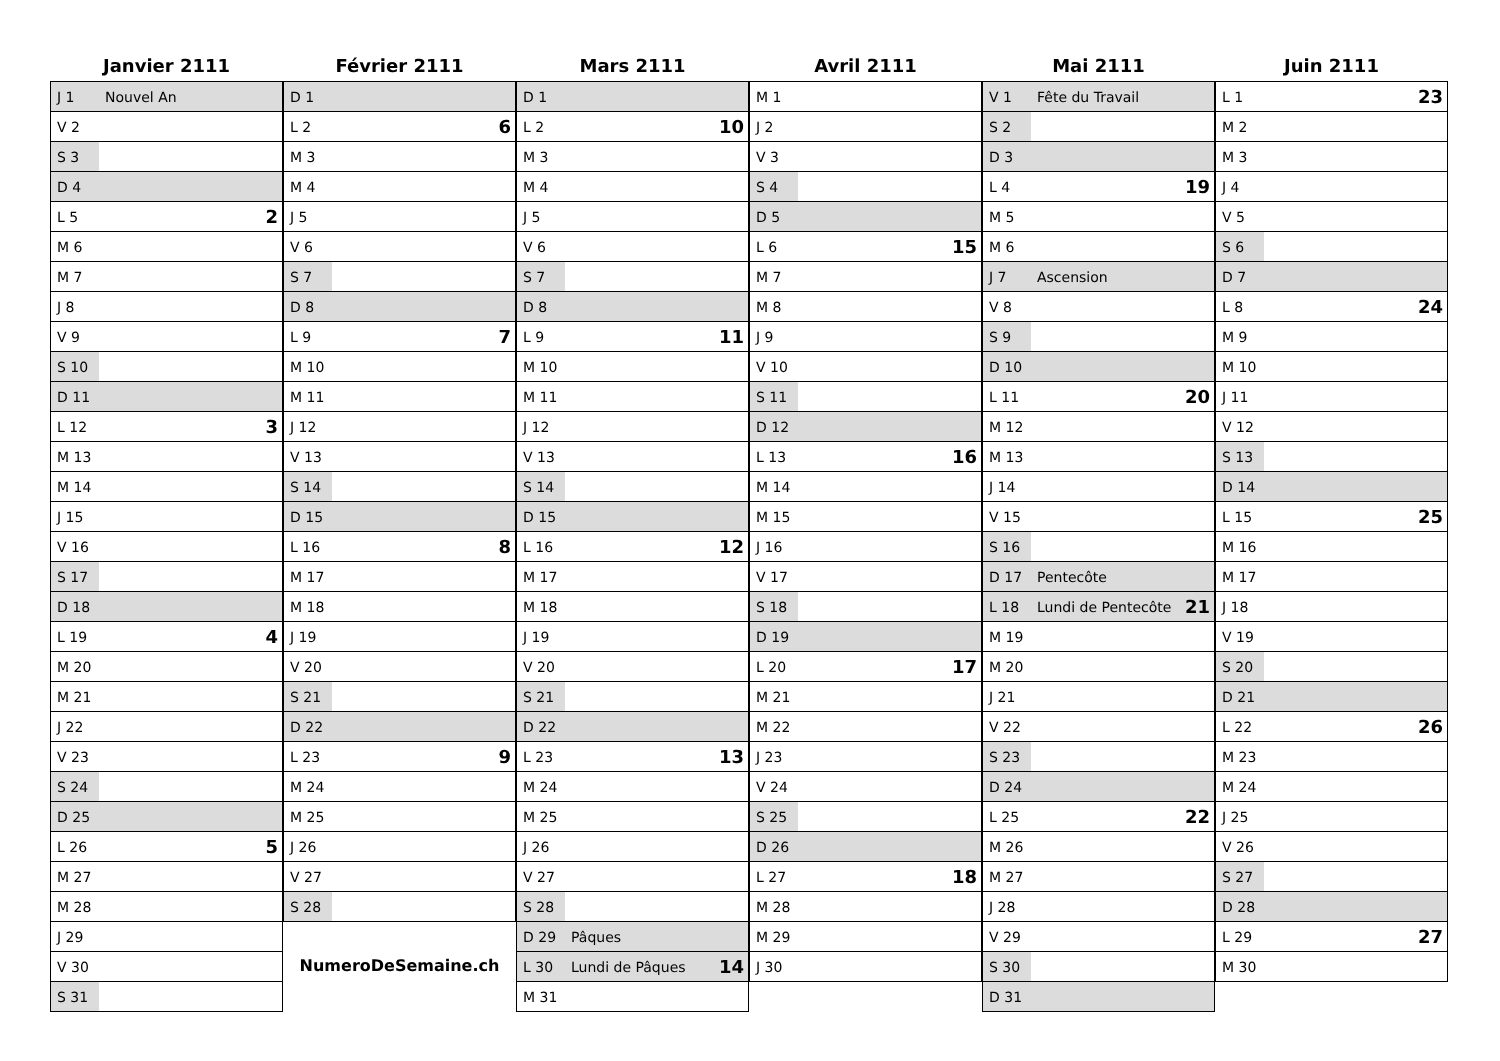Janvier 2111
| J 1 | Nouvel An | |
| V 2 | | |
| S 3 | | |
| D 4 | | |
| L 5 | | 2 |
| M 6 | | |
| M 7 | | |
| J 8 | | |
| V 9 | | |
| S 10 | | |
| D 11 | | |
| L 12 | | 3 |
| M 13 | | |
| M 14 | | |
| J 15 | | |
| V 16 | | |
| S 17 | | |
| D 18 | | |
| L 19 | | 4 |
| M 20 | | |
| M 21 | | |
| J 22 | | |
| V 23 | | |
| S 24 | | |
| D 25 | | |
| L 26 | | 5 |
| M 27 | | |
| M 28 | | |
| J 29 | | |
| V 30 | | |
| S 31 | | |
Février 2111
| D 1 | | |
| L 2 | | 6 |
| M 3 | | |
| M 4 | | |
| J 5 | | |
| V 6 | | |
| S 7 | | |
| D 8 | | |
| L 9 | | 7 |
| M 10 | | |
| M 11 | | |
| J 12 | | |
| V 13 | | |
| S 14 | | |
| D 15 | | |
| L 16 | | 8 |
| M 17 | | |
| M 18 | | |
| J 19 | | |
| V 20 | | |
| S 21 | | |
| D 22 | | |
| L 23 | | 9 |
| M 24 | | |
| M 25 | | |
| J 26 | | |
| V 27 | | |
| S 28 | | |
NumeroDeSemaine.ch
Mars 2111
| D 1 | | |
| L 2 | | 10 |
| M 3 | | |
| M 4 | | |
| J 5 | | |
| V 6 | | |
| S 7 | | |
| D 8 | | |
| L 9 | | 11 |
| M 10 | | |
| M 11 | | |
| J 12 | | |
| V 13 | | |
| S 14 | | |
| D 15 | | |
| L 16 | | 12 |
| M 17 | | |
| M 18 | | |
| J 19 | | |
| V 20 | | |
| S 21 | | |
| D 22 | | |
| L 23 | | 13 |
| M 24 | | |
| M 25 | | |
| J 26 | | |
| V 27 | | |
| S 28 | | |
| D 29 | Pâques | |
| L 30 | Lundi de Pâques | 14 |
| M 31 | | |
Avril 2111
| M 1 | | |
| J 2 | | |
| V 3 | | |
| S 4 | | |
| D 5 | | |
| L 6 | | 15 |
| M 7 | | |
| M 8 | | |
| J 9 | | |
| V 10 | | |
| S 11 | | |
| D 12 | | |
| L 13 | | 16 |
| M 14 | | |
| M 15 | | |
| J 16 | | |
| V 17 | | |
| S 18 | | |
| D 19 | | |
| L 20 | | 17 |
| M 21 | | |
| M 22 | | |
| J 23 | | |
| V 24 | | |
| S 25 | | |
| D 26 | | |
| L 27 | | 18 |
| M 28 | | |
| M 29 | | |
| J 30 | | |
Mai 2111
| V 1 | Fête du Travail | |
| S 2 | | |
| D 3 | | |
| L 4 | | 19 |
| M 5 | | |
| M 6 | | |
| J 7 | Ascension | |
| V 8 | | |
| S 9 | | |
| D 10 | | |
| L 11 | | 20 |
| M 12 | | |
| M 13 | | |
| J 14 | | |
| V 15 | | |
| S 16 | | |
| D 17 | Pentecôte | |
| L 18 | Lundi de Pentecôte | 21 |
| M 19 | | |
| M 20 | | |
| J 21 | | |
| V 22 | | |
| S 23 | | |
| D 24 | | |
| L 25 | | 22 |
| M 26 | | |
| M 27 | | |
| J 28 | | |
| V 29 | | |
| S 30 | | |
| D 31 | | |
Juin 2111
| L 1 | | 23 |
| M 2 | | |
| M 3 | | |
| J 4 | | |
| V 5 | | |
| S 6 | | |
| D 7 | | |
| L 8 | | 24 |
| M 9 | | |
| M 10 | | |
| J 11 | | |
| V 12 | | |
| S 13 | | |
| D 14 | | |
| L 15 | | 25 |
| M 16 | | |
| M 17 | | |
| J 18 | | |
| V 19 | | |
| S 20 | | |
| D 21 | | |
| L 22 | | 26 |
| M 23 | | |
| M 24 | | |
| J 25 | | |
| V 26 | | |
| S 27 | | |
| D 28 | | |
| L 29 | | 27 |
| M 30 | | |